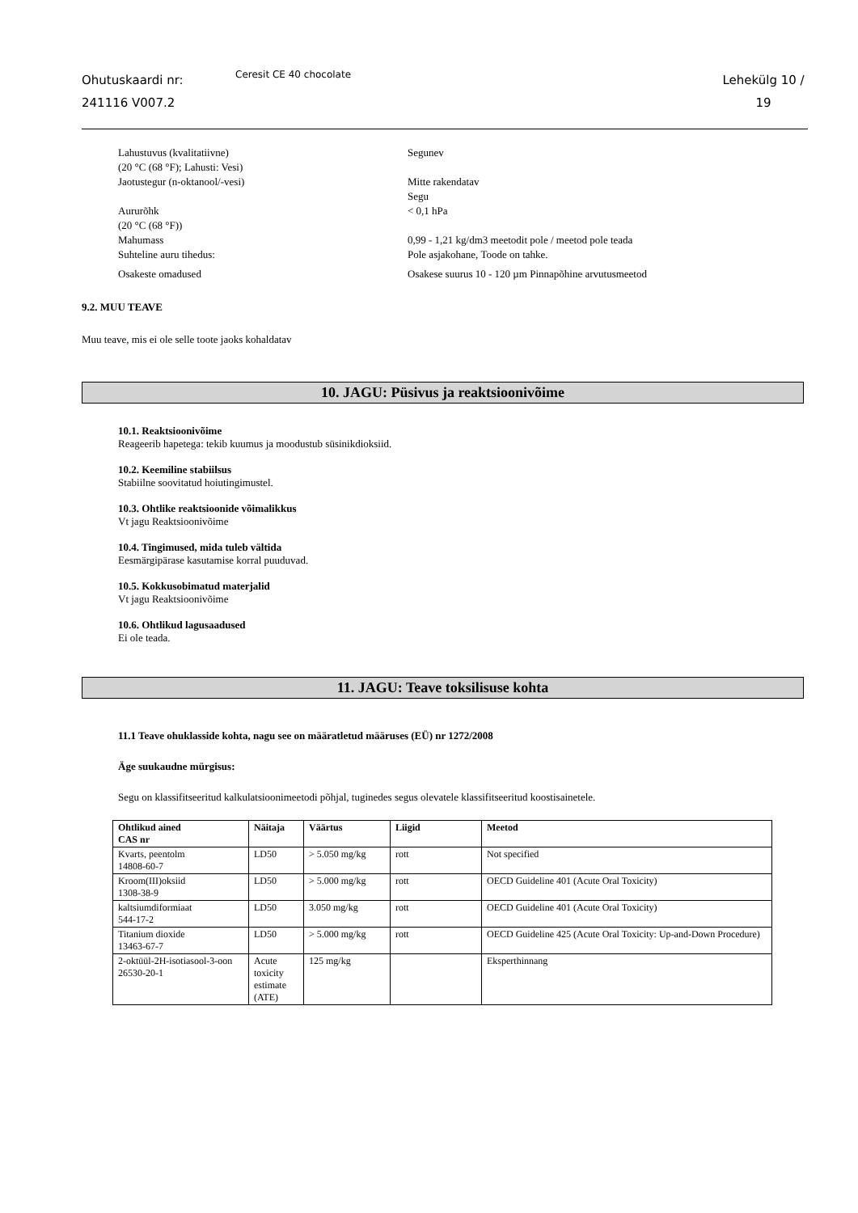Ohutuskaardi nr:
241116 V007.2
Ceresit CE 40 chocolate
Lehekülg 10 /
19
Lahustuvus (kvalitatiivne)
(20 °C (68 °F); Lahusti: Vesi)
Segunev
Jaotustegur (n-oktanool/-vesi) Mitte rakendatav
Segu
Aururõhk
(20 °C (68 °F))
< 0,1 hPa
Mahumass 0,99 - 1,21 kg/dm3 meetodit pole / meetod pole teada
Suhteline auru tihedus: Pole asjakohane, Toode on tahke.
Osakeste omadused Osakese suurus 10 - 120 µm Pinnapõhine arvutusmeetod
9.2. MUU TEAVE
Muu teave, mis ei ole selle toote jaoks kohaldatav
10. JAGU: Püsivus ja reaktsioonivõime
10.1. Reaktsioonivõime
Reageerib hapetega: tekib kuumus ja moodustub süsinikdioksiid.
10.2. Keemiline stabiilsus
Stabiilne soovitatud hoiutingimustel.
10.3. Ohtlike reaktsioonide võimalikkus
Vt jagu Reaktsioonivõime
10.4. Tingimused, mida tuleb vältida
Eesmärgipärase kasutamise korral puuduvad.
10.5. Kokkusobimatud materjalid
Vt jagu Reaktsioonivõime
10.6. Ohtlikud lagusaadused
Ei ole teada.
11. JAGU: Teave toksilisuse kohta
11.1 Teave ohuklasside kohta, nagu see on määratletud määruses (EÜ) nr 1272/2008
Äge suukaudne mürgisus:
Segu on klassifitseeritud kalkulatsioonimeetodi põhjal, tuginedes segus olevatele klassifitseeritud koostisainetele.
| Ohtlikud ained CAS nr | Näitaja | Väärtus | Liigid | Meetod |
| --- | --- | --- | --- | --- |
| Kvarts, peentolm 14808-60-7 | LD50 | > 5.050 mg/kg | rott | Not specified |
| Kroom(III)oksiid 1308-38-9 | LD50 | > 5.000 mg/kg | rott | OECD Guideline 401 (Acute Oral Toxicity) |
| kaltsiumdiformiaat 544-17-2 | LD50 | 3.050 mg/kg | rott | OECD Guideline 401 (Acute Oral Toxicity) |
| Titanium dioxide 13463-67-7 | LD50 | > 5.000 mg/kg | rott | OECD Guideline 425 (Acute Oral Toxicity: Up-and-Down Procedure) |
| 2-oktüül-2H-isotiasool-3-oon 26530-20-1 | Acute toxicity estimate (ATE) | 125 mg/kg | | Eksperthinnang |